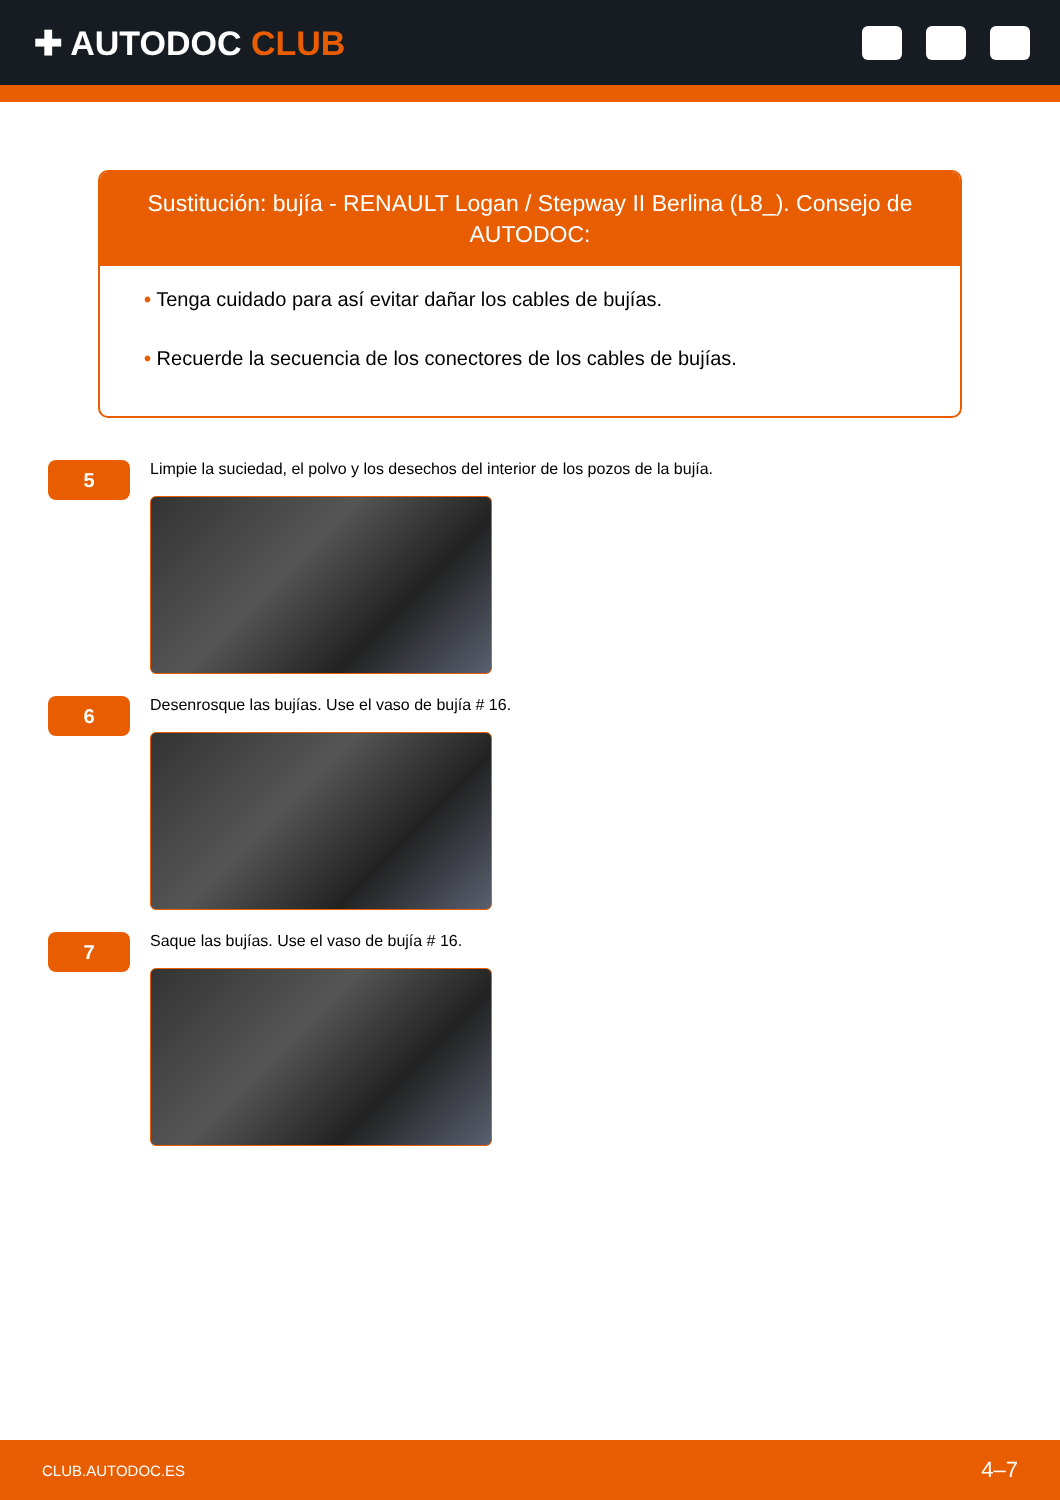✚ AUTODOC CLUB
Sustitución: bujía - RENAULT Logan / Stepway II Berlina (L8_). Consejo de AUTODOC:
• Tenga cuidado para así evitar dañar los cables de bujías.
• Recuerde la secuencia de los conectores de los cables de bujías.
5
Limpie la suciedad, el polvo y los desechos del interior de los pozos de la bujía.
6
Desenrosque las bujías. Use el vaso de bujía # 16.
7
Saque las bujías. Use el vaso de bujía # 16.
CLUB.AUTODOC.ES 4–7